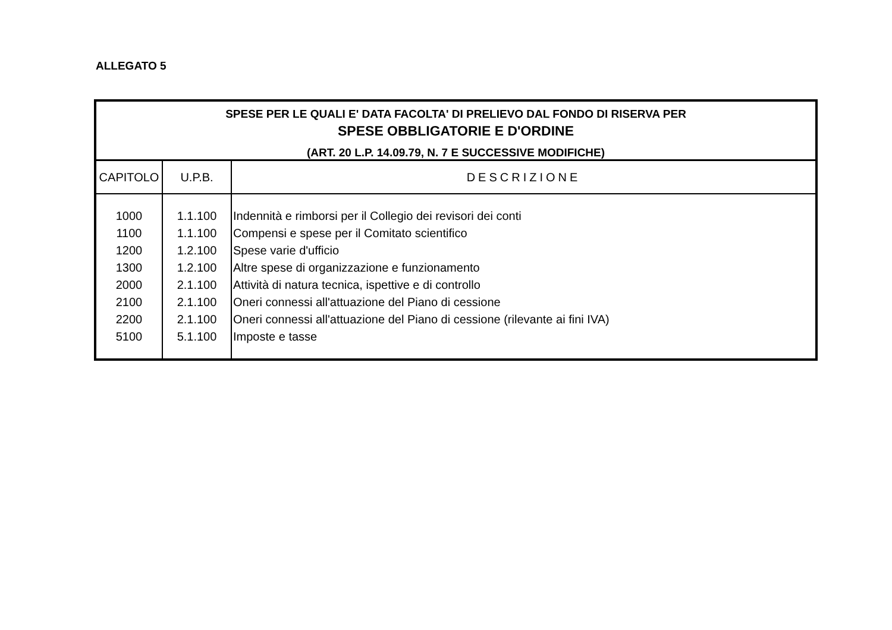ALLEGATO 5
| SPESE PER LE QUALI E' DATA FACOLTA' DI PRELIEVO DAL FONDO DI RISERVA PER SPESE OBBLIGATORIE E D'ORDINE (ART. 20 L.P. 14.09.79, N. 7 E SUCCESSIVE MODIFICHE) | | |
| CAPITOLO | U.P.B. | DESCRIZIONE |
| 1000 | 1.1.100 | Indennità e rimborsi per il Collegio dei revisori dei conti |
| 1100 | 1.1.100 | Compensi e spese per il Comitato scientifico |
| 1200 | 1.2.100 | Spese varie d'ufficio |
| 1300 | 1.2.100 | Altre spese di organizzazione e funzionamento |
| 2000 | 2.1.100 | Attività di natura tecnica, ispettive e di controllo |
| 2100 | 2.1.100 | Oneri connessi all'attuazione del Piano di cessione |
| 2200 | 2.1.100 | Oneri connessi all'attuazione del Piano di cessione (rilevante ai fini IVA) |
| 5100 | 5.1.100 | Imposte e tasse |